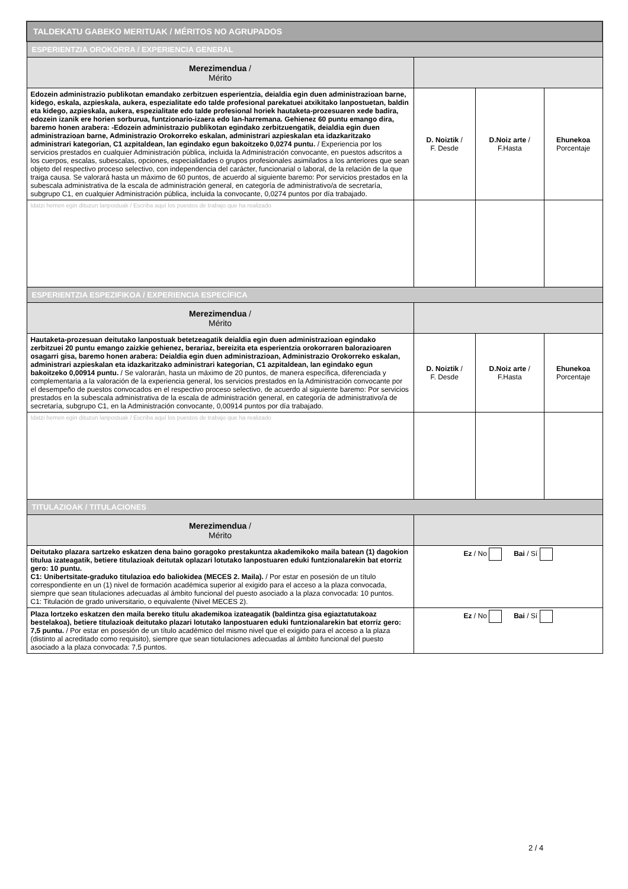| TALDEKATU GABEKO MERITUAK / MÉRITOS NO AGRUPADOS | | | |
| --- | --- | --- | --- |
| ESPERIENTZIA OROKORRA / EXPERIENCIA GENERAL | | | |
| Merezimendua / Mérito | | | |
| Edozein administrazio publikotan emandako zerbitzuen esperientzia, deialdia egin duen administrazioan barne, kidego, eskala, azpieskala, aukera, espezialitate edo talde profesional parekatuei atxikitako lanpostuetan, baldin eta kidego, azpieskala, aukera, espezialitate edo talde profesional horiek hautaketa-prozesuaren xede badira, edozein izanik ere horien sorburua, funtzionario-izaera edo lan-harremana. Gehienez 60 puntu emango dira, baremo honen arabera: -Edozein administrazio publikotan egindako zerbitzuengatik, deialdia egin duen administrazioan barne, Administrazio Orokorreko eskalan, administrari azpieskalan eta idazkaritzako administrari kategorian, C1 azpitaldean, lan egindako egun bakoitzeko 0,0274 puntu. / Experiencia por los servicios prestados en cualquier Administración pública, incluida la Administración convocante, en puestos adscritos a los cuerpos, escalas, subescalas, opciones, especialidades o grupos profesionales asimilados a los anteriores que sean objeto del respectivo proceso selectivo, con independencia del carácter, funcionarial o laboral, de la relación de la que traiga causa. Se valorará hasta un máximo de 60 puntos, de acuerdo al siguiente baremo: Por servicios prestados en la subescala administrativa de la escala de administración general, en categoría de administrativo/a de secretaría, subgrupo C1, en cualquier Administración pública, incluida la convocante, 0,0274 puntos por día trabajado. | D. Noiztik / F. Desde | D.Noiz arte / F.Hasta | Ehunekoa Porcentaje |
| Idatzi hemen egin dituzun lanpostuak / Escriba aquí los puestos de trabajo que ha realizado | | | |
| ESPERIENTZIA ESPEZIFIKOA / EXPERIENCIA ESPECÍFICA | | | |
| Merezimendua / Mérito | | | |
| Hautaketa-prozesuan deitutako lanpostuak betetzeagatik deialdia egin duen administrazioan egindako zerbitzuei 20 puntu emango zaizkie gehienez, berariaz, bereizita eta esperientzia orokorraren balorazioaren osagarri gisa, baremo honen arabera: Deialdia egin duen administrazioan, Administrazio Orokorreko eskalan, administrari azpieskalan eta idazkaritzako administrari kategorian, C1 azpitaldean, lan egindako egun bakoitzeko 0,00914 puntu. / Se valorarán, hasta un máximo de 20 puntos, de manera específica, diferenciada y complementaria a la valoración de la experiencia general, los servicios prestados en la Administración convocante por el desempeño de puestos convocados en el respectivo proceso selectivo, de acuerdo al siguiente baremo: Por servicios prestados en la subescala administrativa de la escala de administración general, en categoría de administrativo/a de secretaría, subgrupo C1, en la Administración convocante, 0,00914 puntos por día trabajado. | D. Noiztik / F. Desde | D.Noiz arte / F.Hasta | Ehunekoa Porcentaje |
| Idatzi hemen egin dituzun lanpostuak / Escriba aquí los puestos de trabajo que ha realizado | | | |
| TITULAZIOAK / TITULACIONES | | | |
| Merezimendua / Mérito | | | |
| Deitutako plazara sartzeko eskatzen dena baino goragoko prestakuntza akademikoko maila batean (1) dagokion titulua izateagatik, betiere titulazioak deitutak oplazari lotutako lanpostuaren eduki funtzionalarekin bat etorriz gero: 10 puntu. C1: Unibertsitate-graduko titulazioa edo baliokidea (MECES 2. Maila). / Por estar en posesión de un título correspondiente en un (1) nivel de formación académica superior al exigido para el acceso a la plaza convocada, siempre que sean titulaciones adecuadas al ámbito funcional del puesto asociado a la plaza convocada: 10 puntos. C1: Titulación de grado universitario, o equivalente (Nivel MECES 2). | Ez / No Bai / Sí | | |
| Plaza lortzeko eskatzen den maila bereko titulu akademikoa izateagatik (baldintza gisa egiaztatutakoaz bestelakoa), betiere titulazioak deitutako plazari lotutako lanpostuaren eduki funtzionalarekin bat etorriz gero: 7,5 puntu. / Por estar en posesión de un título académico del mismo nivel que el exigido para el acceso a la plaza (distinto al acreditado como requisito), siempre que sean tiotulaciones adecuadas al ámbito funcional del puesto asociado a la plaza convocada: 7,5 puntos. | Ez / No Bai / Sí | | |
2 / 4